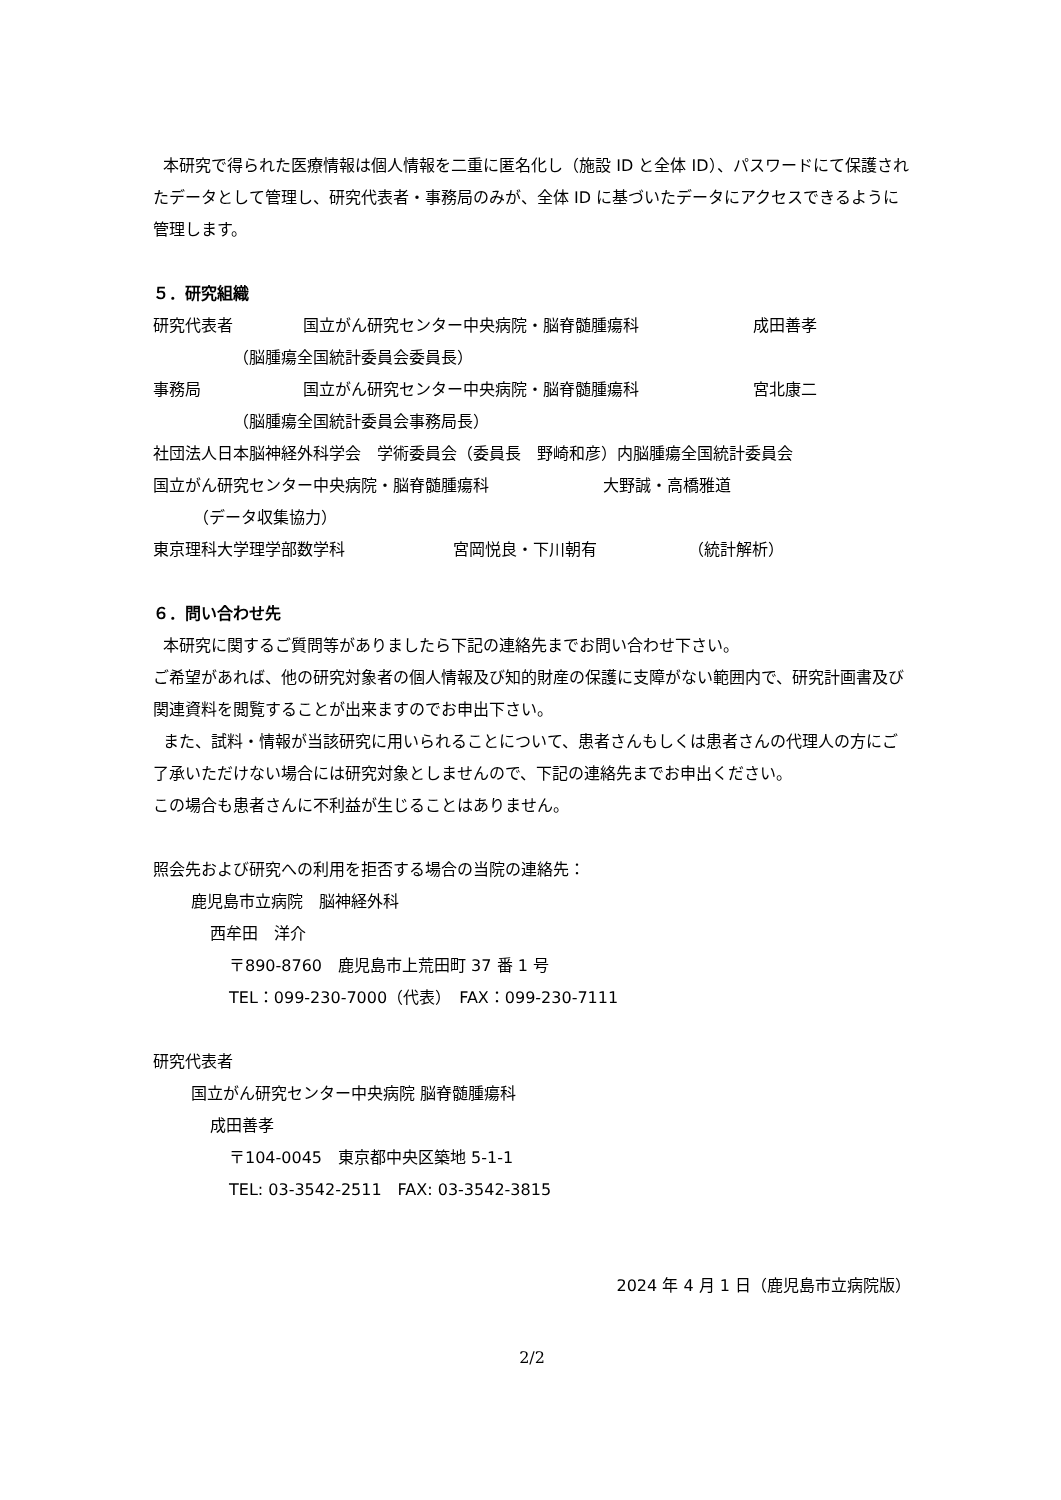本研究で得られた医療情報は個人情報を二重に匿名化し（施設 ID と全体 ID）、パスワードにて保護されたデータとして管理し、研究代表者・事務局のみが、全体 ID に基づいたデータにアクセスできるように管理します。
５．研究組織
研究代表者 国立がん研究センター中央病院・脳脊髄腫瘍科 成田善孝
（脳腫瘍全国統計委員会委員長）
事務局 国立がん研究センター中央病院・脳脊髄腫瘍科 宮北康二
（脳腫瘍全国統計委員会事務局長）
社団法人日本脳神経外科学会　学術委員会（委員長　野崎和彦）内脳腫瘍全国統計委員会
国立がん研究センター中央病院・脳脊髄腫瘍科 大野誠・高橋雅道
（データ収集協力）
東京理科大学理学部数学科 宮岡悦良・下川朝有 （統計解析）
６．問い合わせ先
本研究に関するご質問等がありましたら下記の連絡先までお問い合わせ下さい。
ご希望があれば、他の研究対象者の個人情報及び知的財産の保護に支障がない範囲内で、研究計画書及び関連資料を閲覧することが出来ますのでお申出下さい。
また、試料・情報が当該研究に用いられることについて、患者さんもしくは患者さんの代理人の方にご了承いただけない場合には研究対象としませんので、下記の連絡先までお申出ください。
この場合も患者さんに不利益が生じることはありません。
照会先および研究への利用を拒否する場合の当院の連絡先：
鹿児島市立病院　脳神経外科
西牟田　洋介
〒890-8760　鹿児島市上荒田町 37 番 1 号
TEL：099-230-7000（代表）　FAX：099-230-7111
研究代表者
国立がん研究センター中央病院 脳脊髄腫瘍科
成田善孝
〒104-0045　東京都中央区築地 5-1-1
TEL: 03-3542-2511　FAX: 03-3542-3815
2024 年 4 月 1 日（鹿児島市立病院版）
2/2